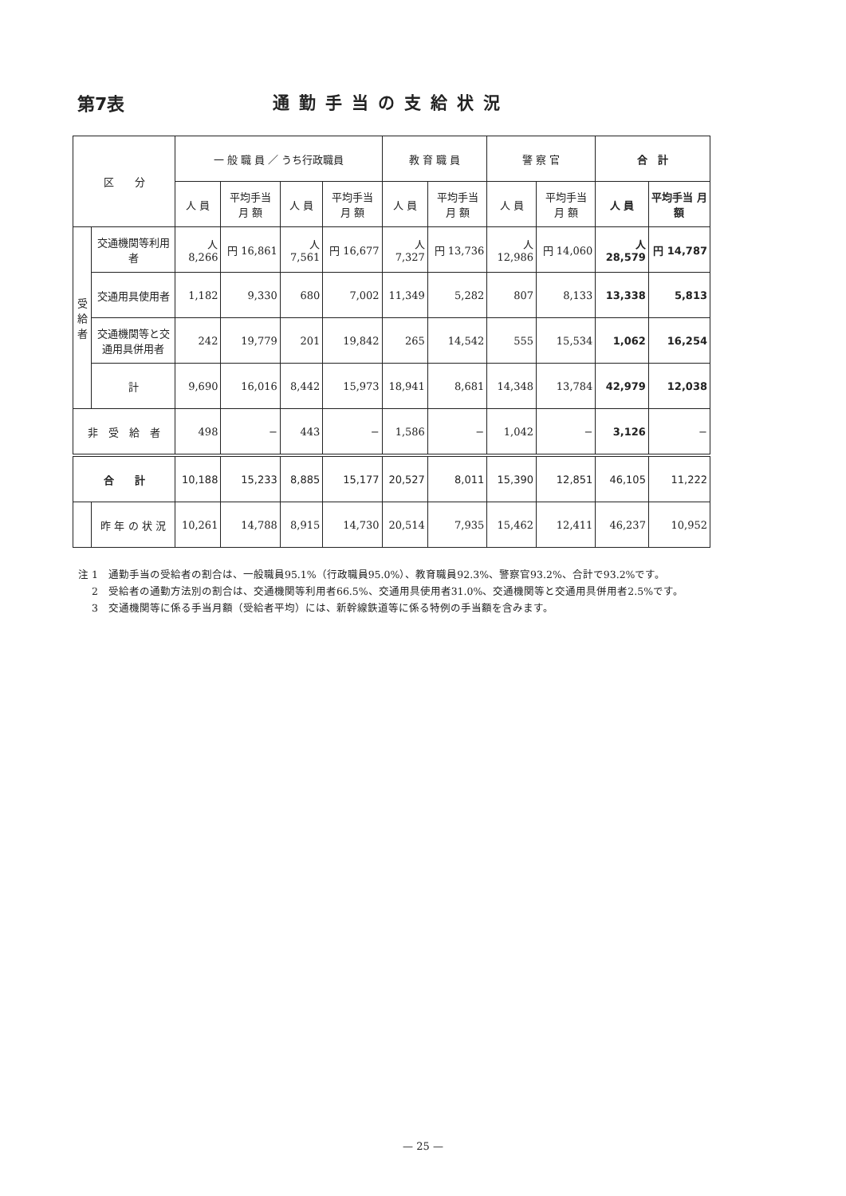第7表 通勤手当の支給状況
| 区 分 | | 一 般 職 員 ／ うち行政職員 | | | | 教 育 職 員 | | 警 察 官 | | 合 計 | |
| --- | --- | --- | --- | --- | --- | --- | --- | --- | --- | --- | --- |
| | | 人 員 | 平均手当 月 額 | 人 員 | 平均手当 月 額 | 人 員 | 平均手当 月 額 | 人 員 | 平均手当 月 額 | 人 員 | 平均手当 月 額 |
| 受給者 | 交通機関等利用者 | 人 8,266 | 円 16,861 | 人 7,561 | 円 16,677 | 人 7,327 | 円 13,736 | 人 12,986 | 円 14,060 | 人 28,579 | 円 14,787 |
| | 交通用具使用者 | 1,182 | 9,330 | 680 | 7,002 | 11,349 | 5,282 | 807 | 8,133 | 13,338 | 5,813 |
| | 交通機関等と交通用具併用者 | 242 | 19,779 | 201 | 19,842 | 265 | 14,542 | 555 | 15,534 | 1,062 | 16,254 |
| | 計 | 9,690 | 16,016 | 8,442 | 15,973 | 18,941 | 8,681 | 14,348 | 13,784 | 42,979 | 12,038 |
| 非 受 給 者 | | 498 | − | 443 | − | 1,586 | − | 1,042 | − | 3,126 | − |
| 合 計 | | 10,188 | 15,233 | 8,885 | 15,177 | 20,527 | 8,011 | 15,390 | 12,851 | 46,105 | 11,222 |
| | 昨 年 の 状 況 | 10,261 | 14,788 | 8,915 | 14,730 | 20,514 | 7,935 | 15,462 | 12,411 | 46,237 | 10,952 |
注 1　通勤手当の受給者の割合は、一般職員95.1%（行政職員95.0%）、教育職員92.3%、警察官93.2%、合計で93.2%です。
　 2　受給者の通勤方法別の割合は、交通機関等利用者66.5%、交通用具使用者31.0%、交通機関等と交通用具併用者2.5%です。
　 3　交通機関等に係る手当月額（受給者平均）には、新幹線鉄道等に係る特例の手当額を含みます。
— 25 —